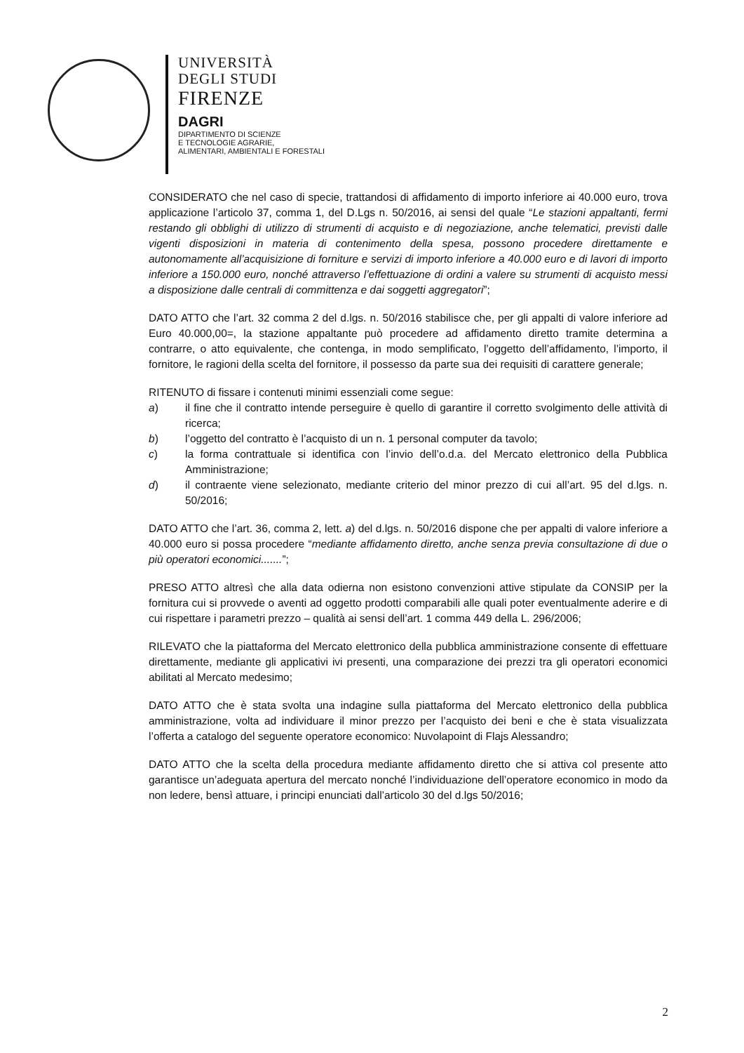UNIVERSITÀ
DEGLI STUDI
FIRENZE
DAGRI
DIPARTIMENTO DI SCIENZE
E TECNOLOGIE AGRARIE,
ALIMENTARI, AMBIENTALI E FORESTALI
CONSIDERATO che nel caso di specie, trattandosi di affidamento di importo inferiore ai 40.000 euro, trova applicazione l’articolo 37, comma 1, del D.Lgs n. 50/2016, ai sensi del quale “Le stazioni appaltanti, fermi restando gli obblighi di utilizzo di strumenti di acquisto e di negoziazione, anche telematici, previsti dalle vigenti disposizioni in materia di contenimento della spesa, possono procedere direttamente e autonomamente all’acquisizione di forniture e servizi di importo inferiore a 40.000 euro e di lavori di importo inferiore a 150.000 euro, nonché attraverso l’effettuazione di ordini a valere su strumenti di acquisto messi a disposizione dalle centrali di committenza e dai soggetti aggregatori”;
DATO ATTO che l’art. 32 comma 2 del d.lgs. n. 50/2016 stabilisce che, per gli appalti di valore inferiore ad Euro 40.000,00=, la stazione appaltante può procedere ad affidamento diretto tramite determina a contrarre, o atto equivalente, che contenga, in modo semplificato, l’oggetto dell’affidamento, l’importo, il fornitore, le ragioni della scelta del fornitore, il possesso da parte sua dei requisiti di carattere generale;
RITENUTO di fissare i contenuti minimi essenziali come segue:
a) il fine che il contratto intende perseguire è quello di garantire il corretto svolgimento delle attività di ricerca;
b) l’oggetto del contratto è l’acquisto di un n. 1 personal computer da tavolo;
c) la forma contrattuale si identifica con l’invio dell’o.d.a. del Mercato elettronico della Pubblica Amministrazione;
d) il contraente viene selezionato, mediante criterio del minor prezzo di cui all’art. 95 del d.lgs. n. 50/2016;
DATO ATTO che l’art. 36, comma 2, lett. a) del d.lgs. n. 50/2016 dispone che per appalti di valore inferiore a 40.000 euro si possa procedere “mediante affidamento diretto, anche senza previa consultazione di due o più operatori economici.......”;
PRESO ATTO altresì che alla data odierna non esistono convenzioni attive stipulate da CONSIP per la fornitura cui si provvede o aventi ad oggetto prodotti comparabili alle quali poter eventualmente aderire e di cui rispettare i parametri prezzo – qualità ai sensi dell’art. 1 comma 449 della L. 296/2006;
RILEVATO che la piattaforma del Mercato elettronico della pubblica amministrazione consente di effettuare direttamente, mediante gli applicativi ivi presenti, una comparazione dei prezzi tra gli operatori economici abilitati al Mercato medesimo;
DATO ATTO che è stata svolta una indagine sulla piattaforma del Mercato elettronico della pubblica amministrazione, volta ad individuare il minor prezzo per l’acquisto dei beni e che è stata visualizzata l’offerta a catalogo del seguente operatore economico: Nuvolapoint di Flajs Alessandro;
DATO ATTO che la scelta della procedura mediante affidamento diretto che si attiva col presente atto garantisce un’adeguata apertura del mercato nonché l’individuazione dell’operatore economico in modo da non ledere, bensì attuare, i principi enunciati dall’articolo 30 del d.lgs 50/2016;
2